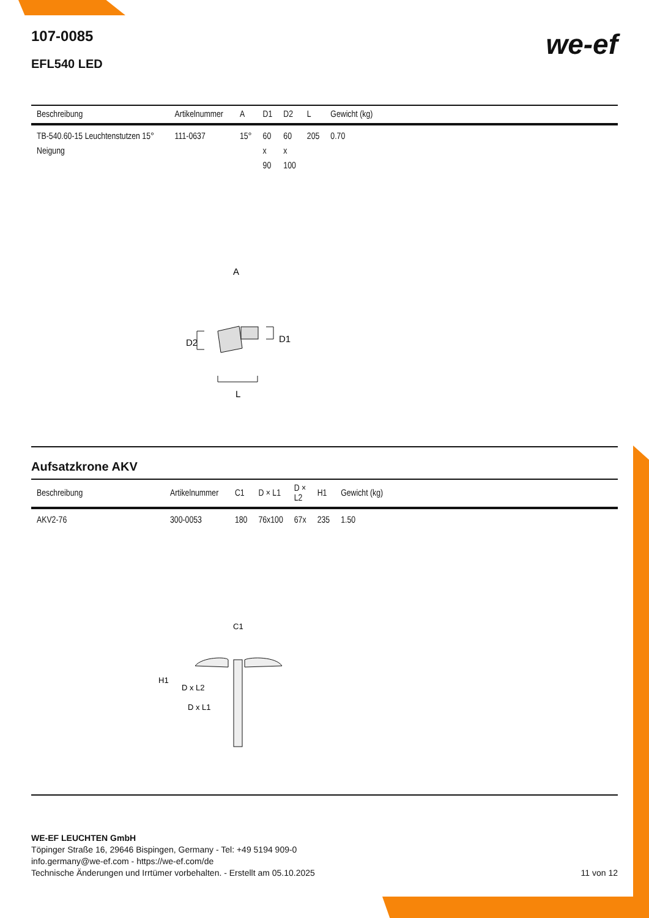we-ef
107-0085
EFL540 LED
| Beschreibung | Artikelnummer | A | D1 | D2 | L | Gewicht (kg) |
| --- | --- | --- | --- | --- | --- | --- |
| TB-540.60-15 Leuchtenstutzen 15° Neigung | 111-0637 | 15° | 60 x 90 | 60 x 100 | 205 | 0.70 |
A
D2
D1
L
Aufsatzkrone AKV
| Beschreibung | Artikelnummer | C1 | D × L1 | D × L2 | H1 | Gewicht (kg) |
| --- | --- | --- | --- | --- | --- | --- |
| AKV2-76 | 300-0053 | 180 | 76x100 | 67x | 235 | 1.50 |
C1
H1
D x L2
D x L1
WE-EF LEUCHTEN GmbH
Töpinger Straße 16, 29646 Bispingen, Germany - Tel: +49 5194 909-0
info.germany@we-ef.com - https://we-ef.com/de
Technische Änderungen und Irrtümer vorbehalten. - Erstellt am 05.10.2025 11 von 12